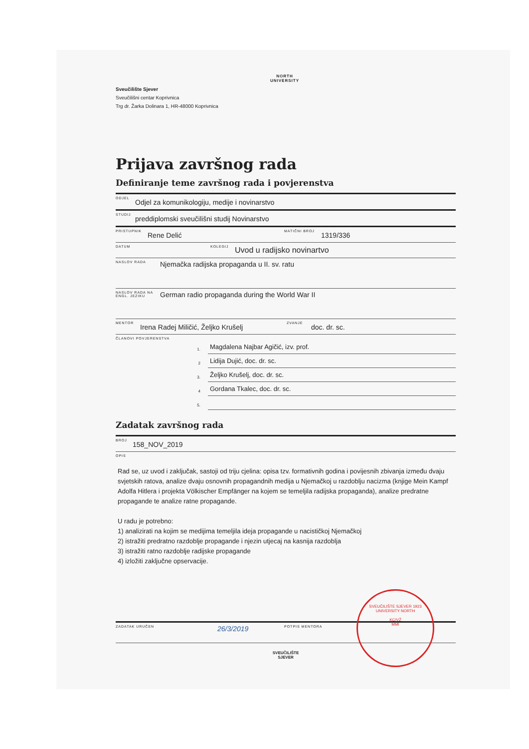NORTH
UNIVERSITY
Sveučilište Sjever
Sveučilišni centar Koprivnica
Trg dr. Žarka Dolinara 1, HR-48000 Koprivnica
Prijava završnog rada
Definiranje teme završnog rada i povjerenstva
ODJEL Odjel za komunikologiju, medije i novinarstvo
STUDIJ preddiplomski sveučilišni studij Novinarstvo
PRISTUPNIK Rene Delić MATIČNI BROJ 1319/336
DATUM KOLEGIJ Uvod u radijsko novinartvo
NASLOV RADA Njemačka radijska propaganda u II. sv. ratu
NASLOV RADA NA ENGL. JEZIKU German radio propaganda during the World War II
MENTOR Irena Radej Miličić, Željko Krušelj ZVANJE doc. dr. sc.
ČLANOVI POVJERENSTVA
1. Magdalena Najbar Agičić, izv. prof.
2 Lidija Dujić, doc. dr. sc.
3. Željko Krušelj, doc. dr. sc.
4 Gordana Tkalec, doc. dr. sc.
5.
Zadatak završnog rada
BROJ 158_NOV_2019
OPIS
Rad se, uz uvod i zaključak, sastoji od triju cjelina: opisa tzv. formativnih godina i povijesnih zbivanja između dvaju svjetskih ratova, analize dvaju osnovnih propagandnih medija u Njemačkoj u razdoblju nacizma (knjige Mein Kampf Adolfa Hitlera i projekta Völkischer Empfänger na kojem se temeljila radijska propaganda), analize predratne propagande te analize ratne propagande.
U radu je potrebno:
1) analizirati na kojim se medijima temeljila ideja propagande u nacističkoj Njemačkoj
2) istražiti predratno razdoblje propagande i njezin utjecaj na kasnija razdoblja
3) istražiti ratno razdoblje radijske propagande
4) izložiti zaključne opservacije.
ZADATAK URUČEN 26/3/2019 POTPIS MENTORA
SVEUČILIŠTE
SJEVER
SVEUČILIŠTE SJEVER 1923 UNIVERSITY NORTH
KC/VŽ
MMI